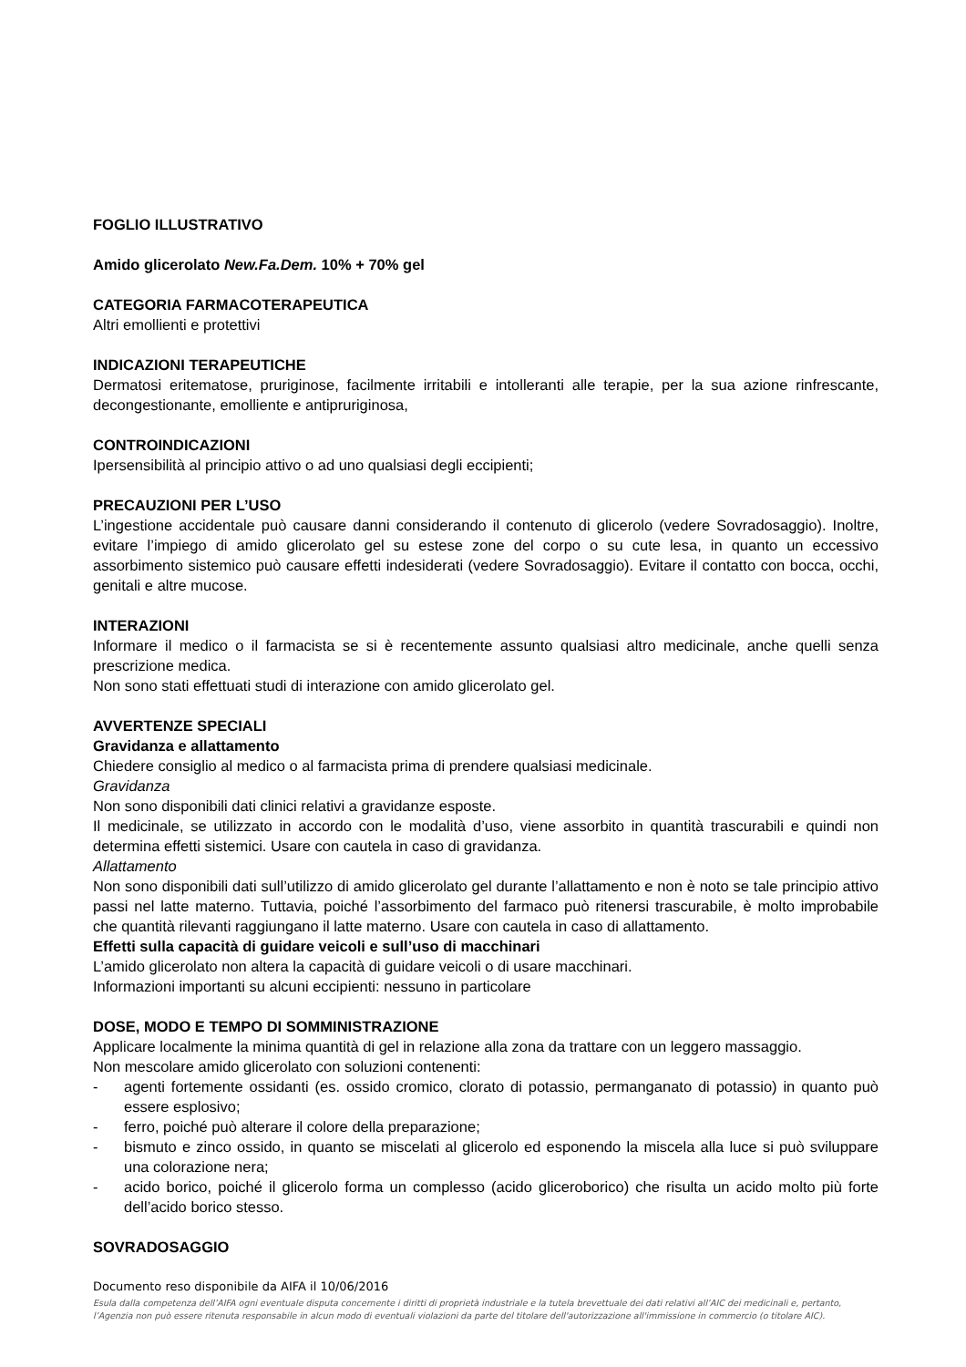FOGLIO ILLUSTRATIVO
Amido glicerolato New.Fa.Dem. 10% + 70% gel
CATEGORIA FARMACOTERAPEUTICA
Altri emollienti e protettivi
INDICAZIONI TERAPEUTICHE
Dermatosi eritematose, pruriginose, facilmente irritabili e intolleranti alle terapie, per la sua azione rinfrescante, decongestionante, emolliente e antipruriginosa,
CONTROINDICAZIONI
Ipersensibilità al principio attivo o ad uno qualsiasi degli eccipienti;
PRECAUZIONI PER L’USO
L’ingestione accidentale può causare danni considerando il contenuto di glicerolo (vedere Sovradosaggio). Inoltre, evitare l’impiego di amido glicerolato gel su estese zone del corpo o su cute lesa, in quanto un eccessivo assorbimento sistemico può causare effetti indesiderati (vedere Sovradosaggio). Evitare il contatto con bocca, occhi, genitali e altre mucose.
INTERAZIONI
Informare il medico o il farmacista se si è recentemente assunto qualsiasi altro medicinale, anche quelli senza prescrizione medica.
Non sono stati effettuati studi di interazione con amido glicerolato gel.
AVVERTENZE SPECIALI
Gravidanza e allattamento
Chiedere consiglio al medico o al farmacista prima di prendere qualsiasi medicinale.
Gravidanza
Non sono disponibili dati clinici relativi a gravidanze esposte.
Il medicinale, se utilizzato in accordo con le modalità d’uso, viene assorbito in quantità trascurabili e quindi non determina effetti sistemici. Usare con cautela in caso di gravidanza.
Allattamento
Non sono disponibili dati sull’utilizzo di amido glicerolato gel durante l’allattamento e non è noto se tale principio attivo passi nel latte materno. Tuttavia, poiché l’assorbimento del farmaco può ritenersi trascurabile, è molto improbabile che quantità rilevanti raggiungano il latte materno. Usare con cautela in caso di allattamento.
Effetti sulla capacità di guidare veicoli e sull’uso di macchinari
L’amido glicerolato non altera la capacità di guidare veicoli o di usare macchinari.
Informazioni importanti su alcuni eccipienti: nessuno in particolare
DOSE, MODO E TEMPO DI SOMMINISTRAZIONE
Applicare localmente la minima quantità di gel in relazione alla zona da trattare con un leggero massaggio.
Non mescolare amido glicerolato con soluzioni contenenti:
- agenti fortemente ossidanti (es. ossido cromico, clorato di potassio, permanganato di potassio) in quanto può essere esplosivo;
- ferro, poiché può alterare il colore della preparazione;
- bismuto e zinco ossido, in quanto se miscelati al glicerolo ed esponendo la miscela alla luce si può sviluppare una colorazione nera;
- acido borico, poiché il glicerolo forma un complesso (acido gliceroborico) che risulta un acido molto più forte dell’acido borico stesso.
SOVRADOSAGGIO
Documento reso disponibile da AIFA il 10/06/2016
Esula dalla competenza dell’AIFA ogni eventuale disputa concernente i diritti di proprietà industriale e la tutela brevettuale dei dati relativi all’AIC dei medicinali e, pertanto, l’Agenzia non può essere ritenuta responsabile in alcun modo di eventuali violazioni da parte del titolare dell'autorizzazione all'immissione in commercio (o titolare AIC).